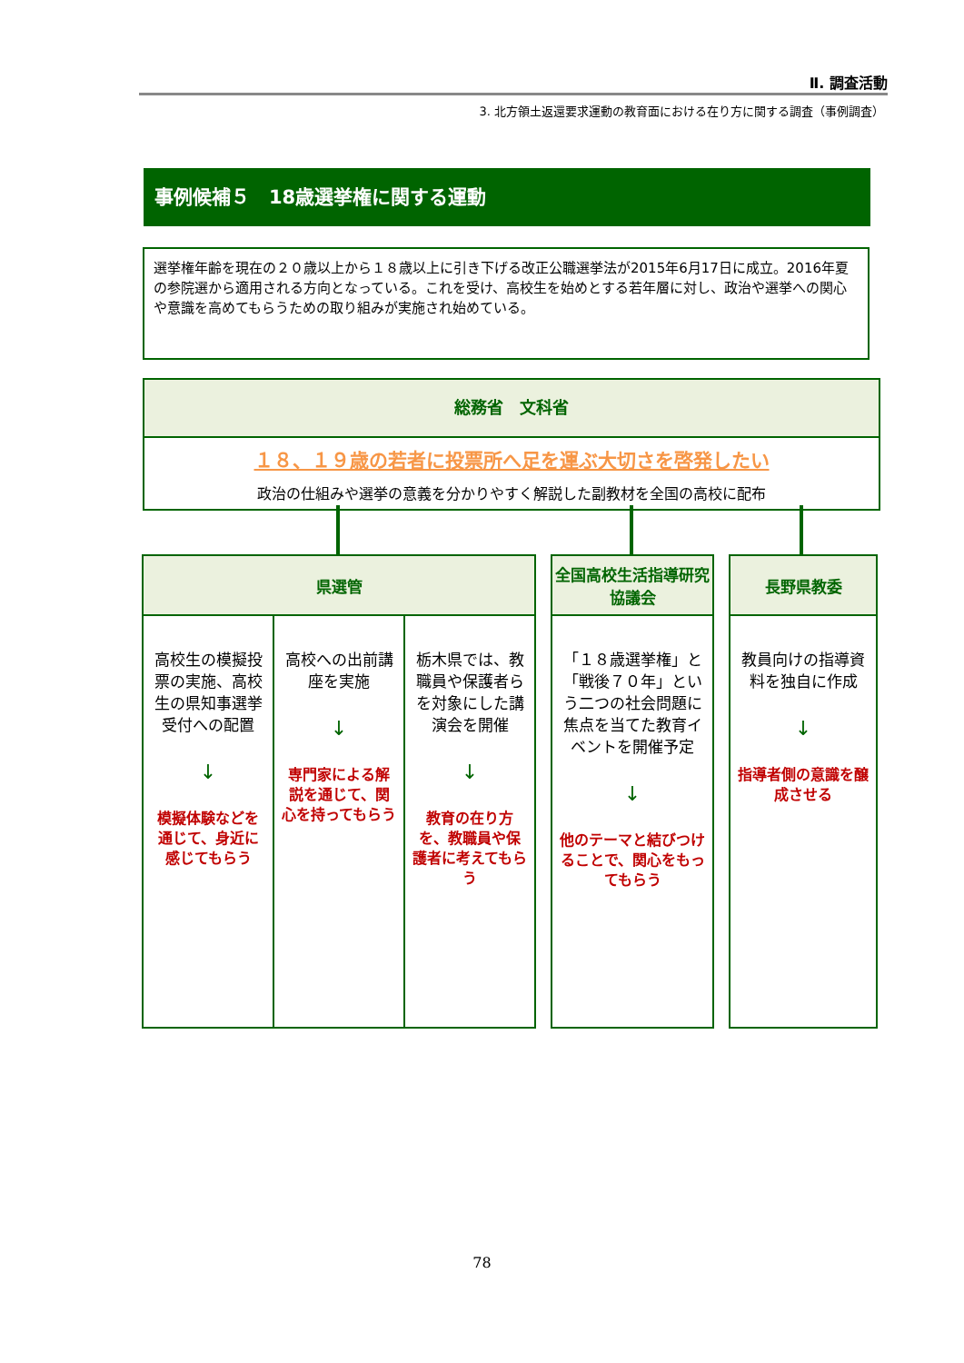Ⅱ. 調査活動
3. 北方領土返還要求運動の教育面における在り方に関する調査（事例調査）
事例候補５　18歳選挙権に関する運動
選挙権年齢を現在の２０歳以上から１８歳以上に引き下げる改正公職選挙法が2015年6月17日に成立。2016年夏の参院選から適用される方向となっている。これを受け、高校生を始めとする若年層に対し、政治や選挙への関心や意識を高めてもらうための取り組みが実施され始めている。
総務省　文科省
１８、１９歳の若者に投票所へ足を運ぶ大切さを啓発したい
政治の仕組みや選挙の意義を分かりやすく解説した副教材を全国の高校に配布
県選管
高校生の模擬投票の実施、高校生の県知事選挙受付への配置
↓
模擬体験などを通じて、身近に感じてもらう
高校への出前講座を実施
↓
専門家による解説を通じて、関心を持ってもらう
栃木県では、教職員や保護者らを対象にした講演会を開催
↓
教育の在り方を、教職員や保護者に考えてもらう
全国高校生活指導研究協議会
「１８歳選挙権」と「戦後７０年」という二つの社会問題に焦点を当てた教育イベントを開催予定
↓
他のテーマと結びつけることで、関心をもってもらう
長野県教委
教員向けの指導資料を独自に作成
↓
指導者側の意識を醸成させる
78